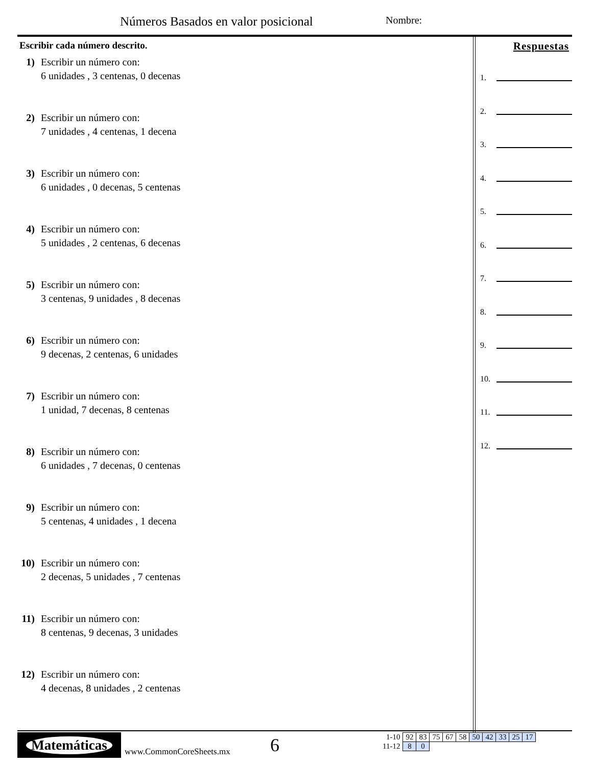Números Basados en valor posicional
Nombre:
Escribir cada número descrito.
1) Escribir un número con:
6 unidades , 3 centenas, 0 decenas
2) Escribir un número con:
7 unidades , 4 centenas, 1 decena
3) Escribir un número con:
6 unidades , 0 decenas, 5 centenas
4) Escribir un número con:
5 unidades , 2 centenas, 6 decenas
5) Escribir un número con:
3 centenas, 9 unidades , 8 decenas
6) Escribir un número con:
9 decenas, 2 centenas, 6 unidades
7) Escribir un número con:
1 unidad, 7 decenas, 8 centenas
8) Escribir un número con:
6 unidades , 7 decenas, 0 centenas
9) Escribir un número con:
5 centenas, 4 unidades , 1 decena
10)
Escribir un número con:
2 decenas, 5 unidades , 7 centenas
11)
Escribir un número con:
8 centenas, 9 decenas, 3 unidades
12)
Escribir un número con:
4 decenas, 8 unidades , 2 centenas
Respuestas
1.
2.
3.
4.
5.
6.
7.
8.
9.
10.
11.
12.
Matemáticas
www.CommonCoreSheets.mx 6
| 1-10 | 92 | 83 | 75 | 67 | 58 | 50 | 42 | 33 | 25 | 17 |
| 11-12 | 8 | 0 | | | | | | | | |